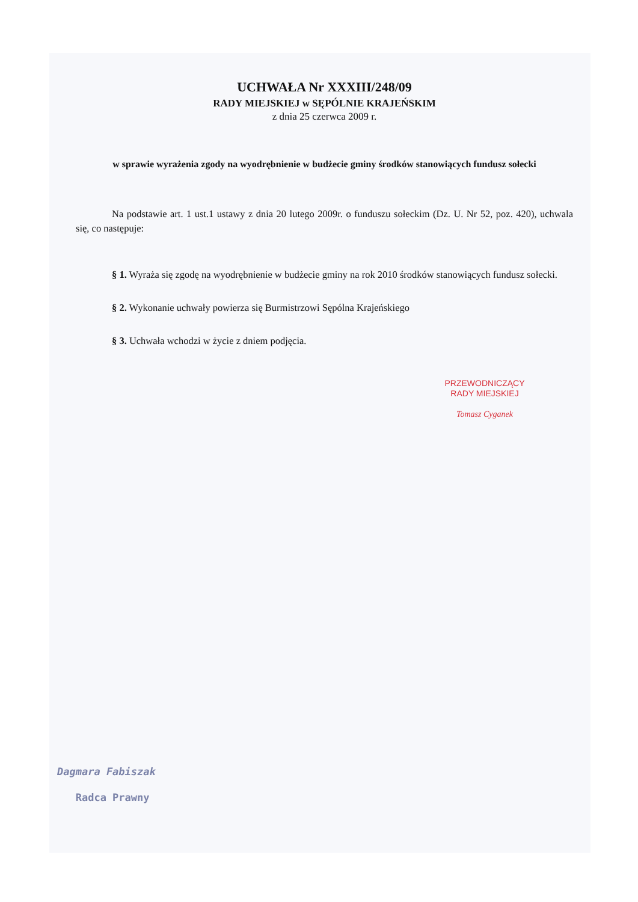UCHWAŁA Nr XXXIII/248/09
RADY MIEJSKIEJ w SĘPÓLNIE KRAJEŃSKIM
z dnia 25 czerwca 2009 r.
w sprawie wyrażenia zgody na wyodrębnienie w budżecie gminy środków stanowiących fundusz sołecki
Na podstawie art. 1 ust.1 ustawy z dnia 20 lutego 2009r. o funduszu sołeckim (Dz. U. Nr 52, poz. 420), uchwala się, co następuje:
§ 1. Wyraża się zgodę na wyodrębnienie w budżecie gminy na rok 2010 środków stanowiących fundusz sołecki.
§ 2. Wykonanie uchwały powierza się Burmistrzowi Sępólna Krajeńskiego
§ 3. Uchwała wchodzi w życie z dniem podjęcia.
PRZEWODNICZĄCY
RADY MIEJSKIEJ
Tomasz Cyganek
Dagmara Fabiszak
Radca Prawny